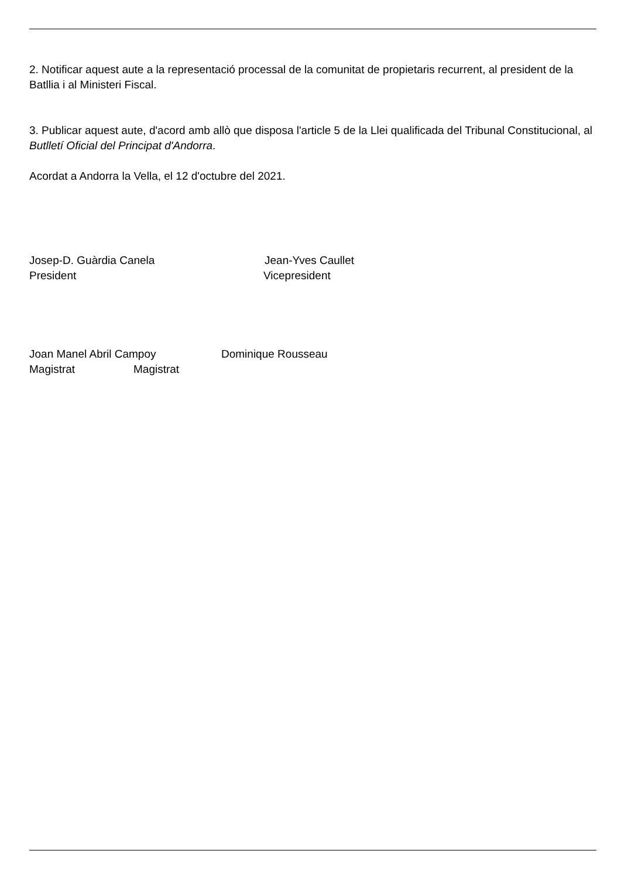2. Notificar aquest aute a la representació processal de la comunitat de propietaris recurrent, al president de la Batllia i al Ministeri Fiscal.
3. Publicar aquest aute, d'acord amb allò que disposa l'article 5 de la Llei qualificada del Tribunal Constitucional, al Butlletí Oficial del Principat d'Andorra.
Acordat a Andorra la Vella, el 12 d'octubre del 2021.
Josep-D. Guàrdia Canela Jean-Yves Caullet
President Vicepresident
Joan Manel Abril Campoy Dominique Rousseau
Magistrat Magistrat